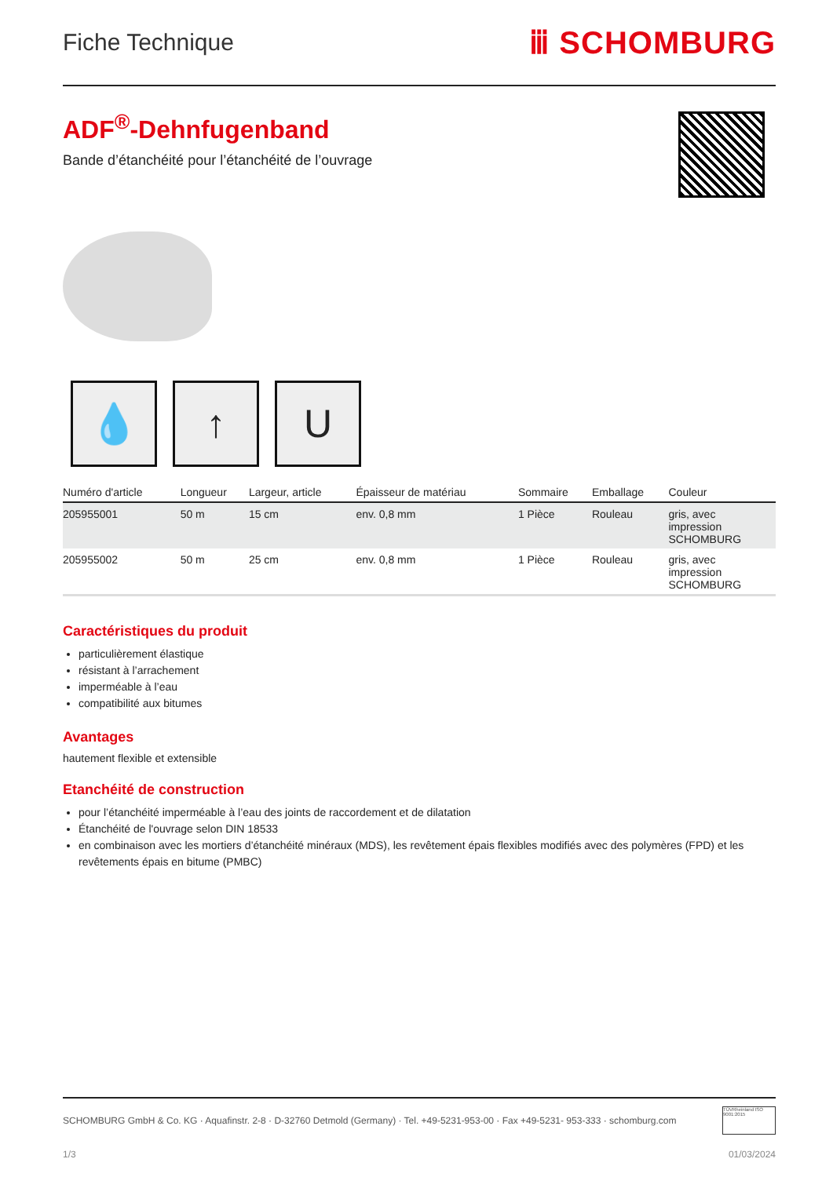Fiche Technique ⅲ SCHOMBURG
ADF<sup>®</sup>-Dehnfugenband
Bande d’étanchéité pour l’étanchéité de l’ouvrage
💧 ↑ U
| Numéro d'article | Longueur | Largeur, article | Épaisseur de matériau | Sommaire | Emballage | Couleur |
| --- | --- | --- | --- | --- | --- | --- |
| 205955001 | 50 m | 15 cm | env. 0,8 mm | 1 Pièce | Rouleau | gris, avec impression SCHOMBURG |
| 205955002 | 50 m | 25 cm | env. 0,8 mm | 1 Pièce | Rouleau | gris, avec impression SCHOMBURG |
Caractéristiques du produit
particulièrement élastique
résistant à l’arrachement
imperméable à l’eau
compatibilité aux bitumes
Avantages
hautement flexible et extensible
Etanchéité de construction
pour l’étanchéité imperméable à l’eau des joints de raccordement et de dilatation
Étanchéité de l'ouvrage selon DIN 18533
en combinaison avec les mortiers d’étanchéité minéraux (MDS), les revêtement épais flexibles modifiés avec des polymères (FPD) et les revêtements épais en bitume (PMBC)
SCHOMBURG GmbH & Co. KG · Aquafinstr. 2-8 · D-32760 Detmold (Germany) · Tel. +49-5231-953-00 · Fax +49-5231- 953-333 · schomburg.com
TÜVRheinland ISO 9001:2015
1/3 01/03/2024